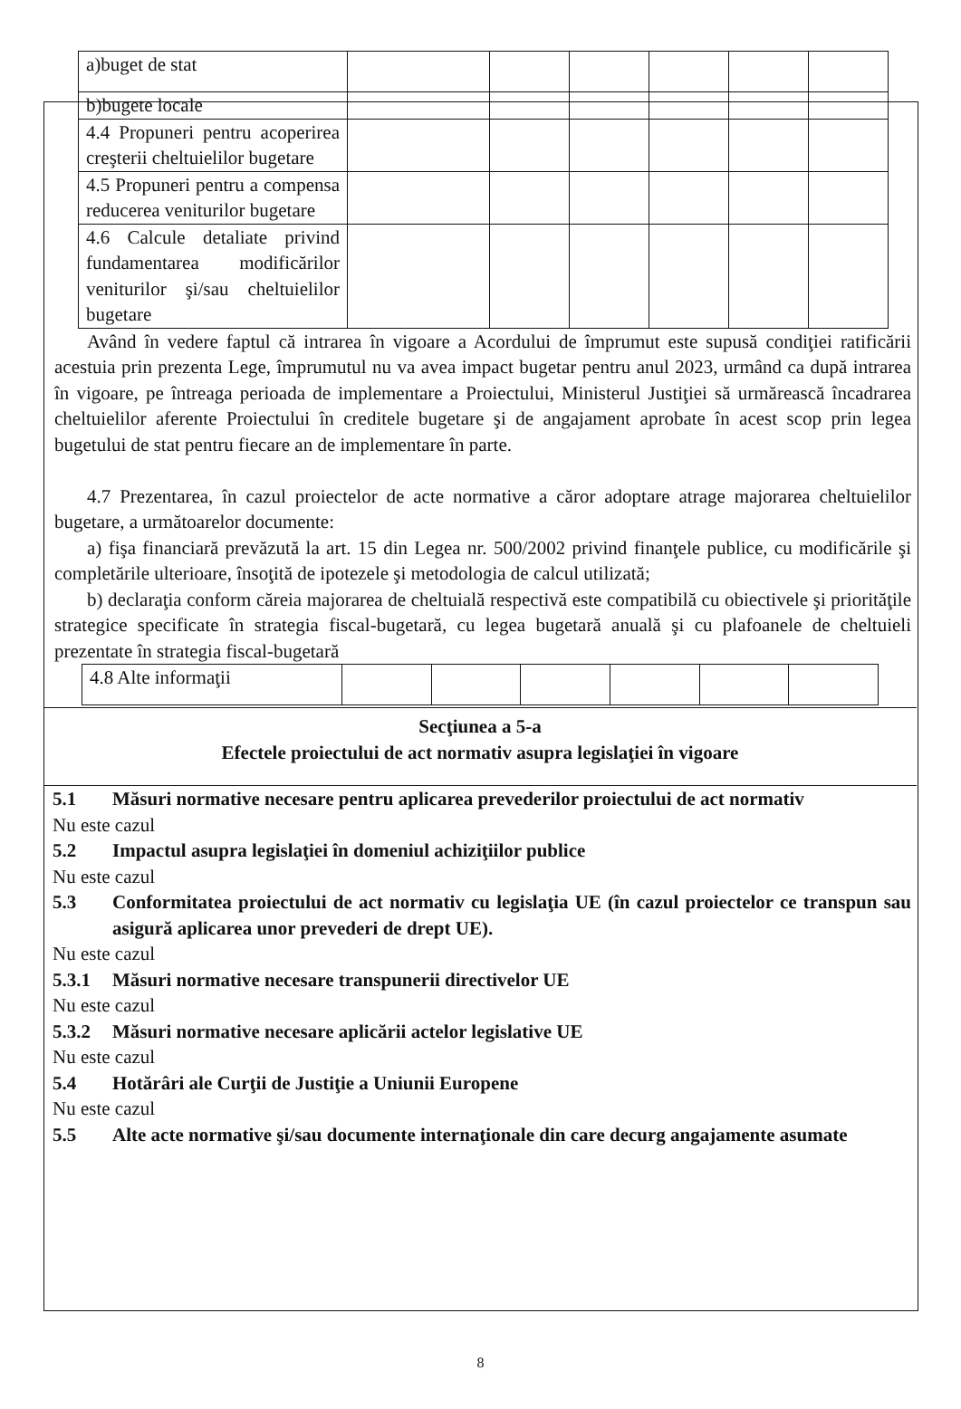| a)buget de stat | | | | | | |
| b)bugete locale | | | | | | |
| 4.4 Propuneri pentru acoperirea creşterii cheltuielilor bugetare | | | | | | |
| 4.5 Propuneri pentru a compensa reducerea veniturilor bugetare | | | | | | |
| 4.6 Calcule detaliate privind fundamentarea modificărilor veniturilor şi/sau cheltuielilor bugetare | | | | | | |
Având în vedere faptul că intrarea în vigoare a Acordului de împrumut este supusă condiţiei ratificării acestuia prin prezenta Lege, împrumutul nu va avea impact bugetar pentru anul 2023, urmând ca după intrarea în vigoare, pe întreaga perioada de implementare a Proiectului, Ministerul Justiţiei să urmărească încadrarea cheltuielilor aferente Proiectului în creditele bugetare şi de angajament aprobate în acest scop prin legea bugetului de stat pentru fiecare an de implementare în parte.
4.7 Prezentarea, în cazul proiectelor de acte normative a căror adoptare atrage majorarea cheltuielilor bugetare, a următoarelor documente:
a) fişa financiară prevăzută la art. 15 din Legea nr. 500/2002 privind finanţele publice, cu modificările şi completările ulterioare, însoţită de ipotezele şi metodologia de calcul utilizată;
b) declaraţia conform căreia majorarea de cheltuială respectivă este compatibilă cu obiectivele şi priorităţile strategice specificate în strategia fiscal-bugetară, cu legea bugetară anuală şi cu plafoanele de cheltuieli prezentate în strategia fiscal-bugetară
| 4.8 Alte informaţii | | | | | | |
Secţiunea a 5-a
Efectele proiectului de act normativ asupra legislaţiei în vigoare
5.1 Măsuri normative necesare pentru aplicarea prevederilor proiectului de act normativ
Nu este cazul
5.2 Impactul asupra legislaţiei în domeniul achiziţiilor publice
Nu este cazul
5.3 Conformitatea proiectului de act normativ cu legislaţia UE (în cazul proiectelor ce transpun sau asigură aplicarea unor prevederi de drept UE).
Nu este cazul
5.3.1 Măsuri normative necesare transpunerii directivelor UE
Nu este cazul
5.3.2 Măsuri normative necesare aplicării actelor legislative UE
Nu este cazul
5.4 Hotărâri ale Curţii de Justiţie a Uniunii Europene
Nu este cazul
5.5 Alte acte normative şi/sau documente internaţionale din care decurg angajamente asumate
8